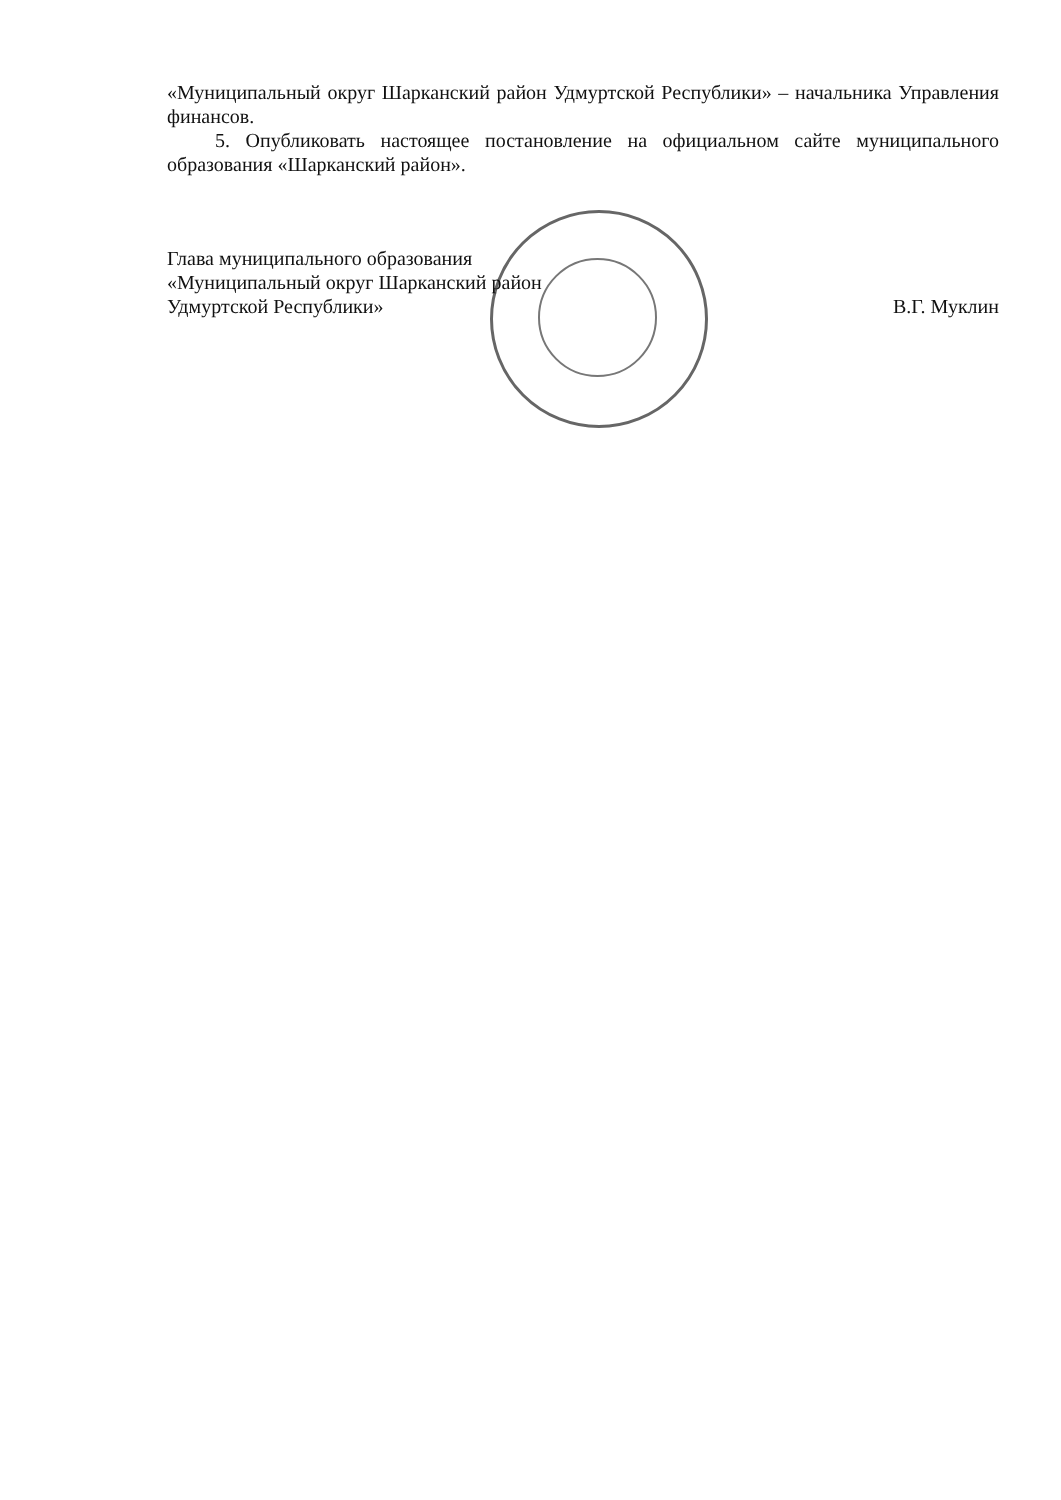«Муниципальный округ Шарканский район Удмуртской Республики» – начальника Управления финансов.
5. Опубликовать настоящее постановление на официальном сайте муниципального образования «Шарканский район».
Глава муниципального образования
«Муниципальный округ Шарканский район
Удмуртской Республики»
В.Г. Муклин